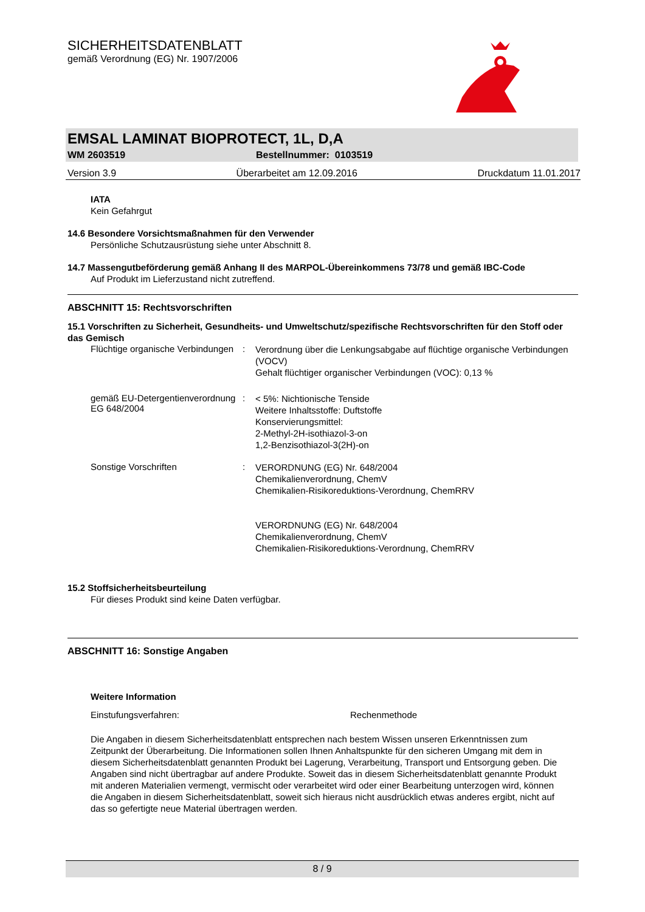SICHERHEITSDATENBLATT
gemäß Verordnung (EG) Nr. 1907/2006
EMSAL LAMINAT BIOPROTECT, 1L, D,A
WM 2603519 Bestellnummer: 0103519
Version 3.9 Überarbeitet am 12.09.2016 Druckdatum 11.01.2017
IATA
Kein Gefahrgut
14.6 Besondere Vorsichtsmaßnahmen für den Verwender
Persönliche Schutzausrüstung siehe unter Abschnitt 8.
14.7 Massengutbeförderung gemäß Anhang II des MARPOL-Übereinkommens 73/78 und gemäß IBC-Code
Auf Produkt im Lieferzustand nicht zutreffend.
ABSCHNITT 15: Rechtsvorschriften
15.1 Vorschriften zu Sicherheit, Gesundheits- und Umweltschutz/spezifische Rechtsvorschriften für den Stoff oder das Gemisch
Flüchtige organische Verbindungen
:
Verordnung über die Lenkungsabgabe auf flüchtige organische Verbindungen (VOCV)
Gehalt flüchtiger organischer Verbindungen (VOC): 0,13 %
gemäß EU-Detergentienverordnung EG 648/2004
:
< 5%: Nichtionische Tenside
Weitere Inhaltsstoffe: Duftstoffe
Konservierungsmittel:
2-Methyl-2H-isothiazol-3-on
1,2-Benzisothiazol-3(2H)-on
Sonstige Vorschriften :
VERORDNUNG (EG) Nr. 648/2004
Chemikalienverordnung, ChemV
Chemikalien-Risikoreduktions-Verordnung, ChemRRV
VERORDNUNG (EG) Nr. 648/2004
Chemikalienverordnung, ChemV
Chemikalien-Risikoreduktions-Verordnung, ChemRRV
15.2 Stoffsicherheitsbeurteilung
Für dieses Produkt sind keine Daten verfügbar.
ABSCHNITT 16: Sonstige Angaben
Weitere Information
Einstufungsverfahren: Rechenmethode
Die Angaben in diesem Sicherheitsdatenblatt entsprechen nach bestem Wissen unseren Erkenntnissen zum Zeitpunkt der Überarbeitung. Die Informationen sollen Ihnen Anhaltspunkte für den sicheren Umgang mit dem in diesem Sicherheitsdatenblatt genannten Produkt bei Lagerung, Verarbeitung, Transport und Entsorgung geben. Die Angaben sind nicht übertragbar auf andere Produkte. Soweit das in diesem Sicherheitsdatenblatt genannte Produkt mit anderen Materialien vermengt, vermischt oder verarbeitet wird oder einer Bearbeitung unterzogen wird, können die Angaben in diesem Sicherheitsdatenblatt, soweit sich hieraus nicht ausdrücklich etwas anderes ergibt, nicht auf das so gefertigte neue Material übertragen werden.
8 / 9